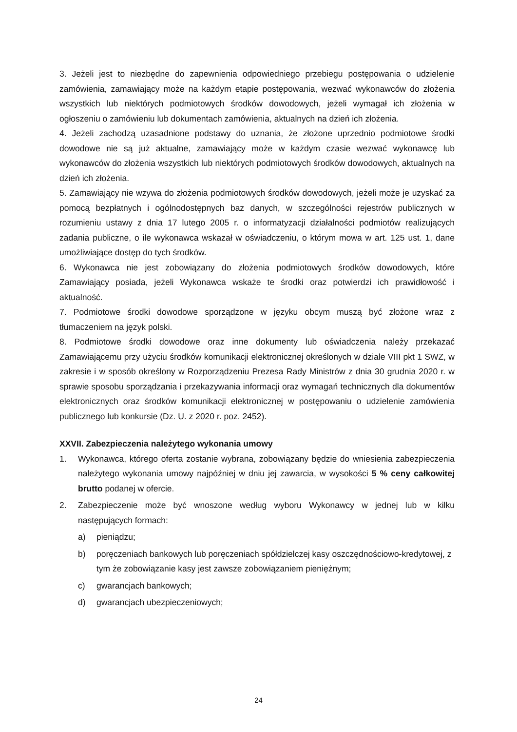3. Jeżeli jest to niezbędne do zapewnienia odpowiedniego przebiegu postępowania o udzielenie zamówienia, zamawiający może na każdym etapie postępowania, wezwać wykonawców do złożenia wszystkich lub niektórych podmiotowych środków dowodowych, jeżeli wymagał ich złożenia w ogłoszeniu o zamówieniu lub dokumentach zamówienia, aktualnych na dzień ich złożenia.
4. Jeżeli zachodzą uzasadnione podstawy do uznania, że złożone uprzednio podmiotowe środki dowodowe nie są już aktualne, zamawiający może w każdym czasie wezwać wykonawcę lub wykonawców do złożenia wszystkich lub niektórych podmiotowych środków dowodowych, aktualnych na dzień ich złożenia.
5. Zamawiający nie wzywa do złożenia podmiotowych środków dowodowych, jeżeli może je uzyskać za pomocą bezpłatnych i ogólnodostępnych baz danych, w szczególności rejestrów publicznych w rozumieniu ustawy z dnia 17 lutego 2005 r. o informatyzacji działalności podmiotów realizujących zadania publiczne, o ile wykonawca wskazał w oświadczeniu, o którym mowa w art. 125 ust. 1, dane umożliwiające dostęp do tych środków.
6. Wykonawca nie jest zobowiązany do złożenia podmiotowych środków dowodowych, które Zamawiający posiada, jeżeli Wykonawca wskaże te środki oraz potwierdzi ich prawidłowość i aktualność.
7. Podmiotowe środki dowodowe sporządzone w języku obcym muszą być złożone wraz z tłumaczeniem na język polski.
8. Podmiotowe środki dowodowe oraz inne dokumenty lub oświadczenia należy przekazać Zamawiającemu przy użyciu środków komunikacji elektronicznej określonych w dziale VIII pkt 1 SWZ, w zakresie i w sposób określony w Rozporządzeniu Prezesa Rady Ministrów z dnia 30 grudnia 2020 r. w sprawie sposobu sporządzania i przekazywania informacji oraz wymagań technicznych dla dokumentów elektronicznych oraz środków komunikacji elektronicznej w postępowaniu o udzielenie zamówienia publicznego lub konkursie (Dz. U. z 2020 r. poz. 2452).
XXVII. Zabezpieczenia należytego wykonania umowy
1. Wykonawca, którego oferta zostanie wybrana, zobowiązany będzie do wniesienia zabezpieczenia należytego wykonania umowy najpóźniej w dniu jej zawarcia, w wysokości 5 % ceny całkowitej brutto podanej w ofercie.
2. Zabezpieczenie może być wnoszone według wyboru Wykonawcy w jednej lub w kilku następujących formach:
a) pieniądzu;
b) poręczeniach bankowych lub poręczeniach spółdzielczej kasy oszczędnościowo-kredytowej, z tym że zobowiązanie kasy jest zawsze zobowiązaniem pieniężnym;
c) gwarancjach bankowych;
d) gwarancjach ubezpieczeniowych;
24